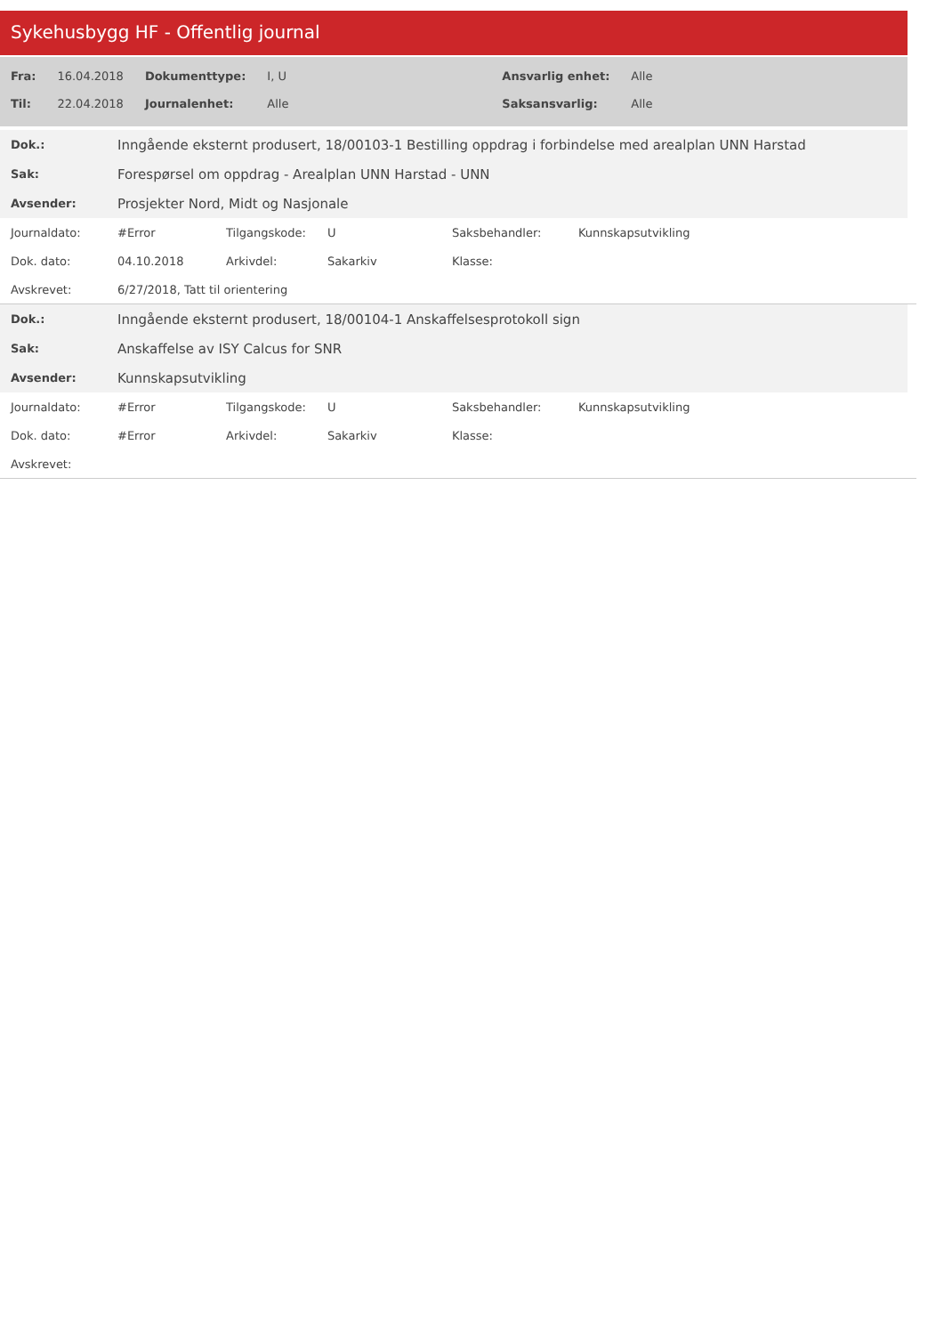Sykehusbygg HF - Offentlig journal
| Fra: | 16.04.2018 | Dokumenttype: | I, U | Ansvarlig enhet: | Alle |
| Til: | 22.04.2018 | Journalenhet: | Alle | Saksansvarlig: | Alle |
| Dok.: | Inngående eksternt produsert, 18/00103-1 Bestilling oppdrag i forbindelse med arealplan UNN Harstad |
| Sak: | Forespørsel om oppdrag - Arealplan UNN Harstad - UNN |
| Avsender: | Prosjekter Nord, Midt og Nasjonale |
| Journaldato: | #Error | Tilgangskode: | U | Saksbehandler: | Kunnskapsutvikling |
| Dok. dato: | 04.10.2018 | Arkivdel: | Sakarkiv | Klasse: | |
| Avskrevet: | 6/27/2018, Tatt til orientering | | | | |
| Dok.: | Inngående eksternt produsert, 18/00104-1 Anskaffelsesprotokoll sign |
| Sak: | Anskaffelse av ISY Calcus for SNR |
| Avsender: | Kunnskapsutvikling |
| Journaldato: | #Error | Tilgangskode: | U | Saksbehandler: | Kunnskapsutvikling |
| Dok. dato: | #Error | Arkivdel: | Sakarkiv | Klasse: | |
| Avskrevet: | | | | | |